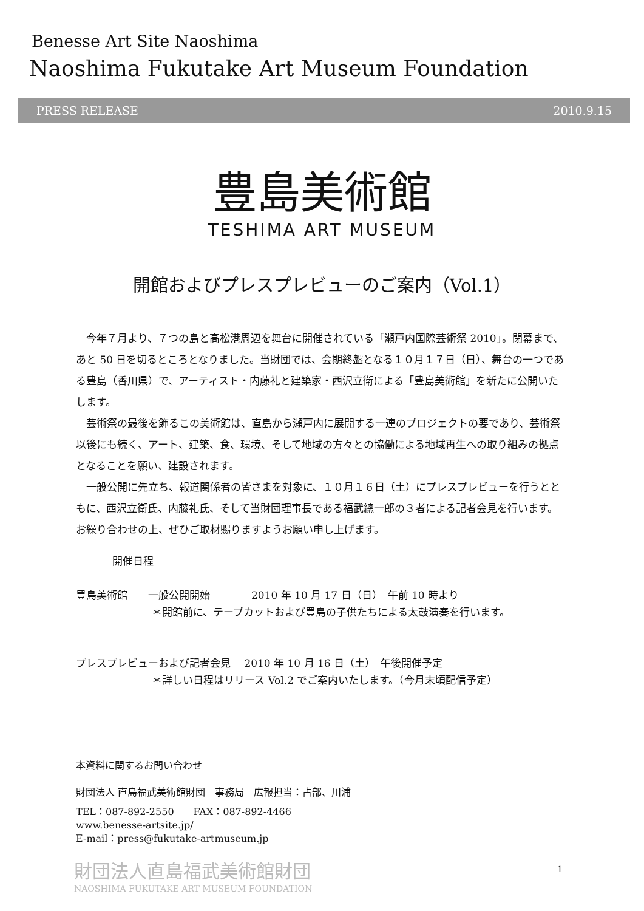Benesse Art Site Naoshima
Naoshima Fukutake Art Museum Foundation
PRESS RELEASE 2010.9.15
豊島美術館
TESHIMA ART MUSEUM
開館およびプレスプレビューのご案内（Vol.1）
今年７月より、７つの島と高松港周辺を舞台に開催されている「瀬戸内国際芸術祭 2010」。閉幕まで、あと 50 日を切るところとなりました。当財団では、会期終盤となる１０月１７日（日）、舞台の一つである豊島（香川県）で、アーティスト・内藤礼と建築家・西沢立衛による「豊島美術館」を新たに公開いたします。
芸術祭の最後を飾るこの美術館は、直島から瀬戸内に展開する一連のプロジェクトの要であり、芸術祭以後にも続く、アート、建築、食、環境、そして地域の方々との協働による地域再生への取り組みの拠点となることを願い、建設されます。
一般公開に先立ち、報道関係者の皆さまを対象に、１０月１６日（土）にプレスプレビューを行うとともに、西沢立衛氏、内藤礼氏、そして当財団理事長である福武總一郎の３者による記者会見を行います。お繰り合わせの上、ぜひご取材賜りますようお願い申し上げます。
開催日程
豊島美術館　　一般公開開始　　　　2010 年 10 月 17 日（日）　午前 10 時より
＊開館前に、テープカットおよび豊島の子供たちによる太鼓演奏を行います。
プレスプレビューおよび記者会見　 2010 年 10 月 16 日（土）　午後開催予定
＊詳しい日程はリリース Vol.2 でご案内いたします。（今月末頃配信予定）
本資料に関するお問い合わせ
財団法人 直島福武美術館財団　事務局　広報担当：占部、川浦
TEL：087-892-2550　　FAX：087-892-4466
www.benesse-artsite.jp/
E-mail：press@fukutake-artmuseum.jp
財団法人直島福武美術館財団
NAOSHIMA FUKUTAKE ART MUSEUM FOUNDATION
1